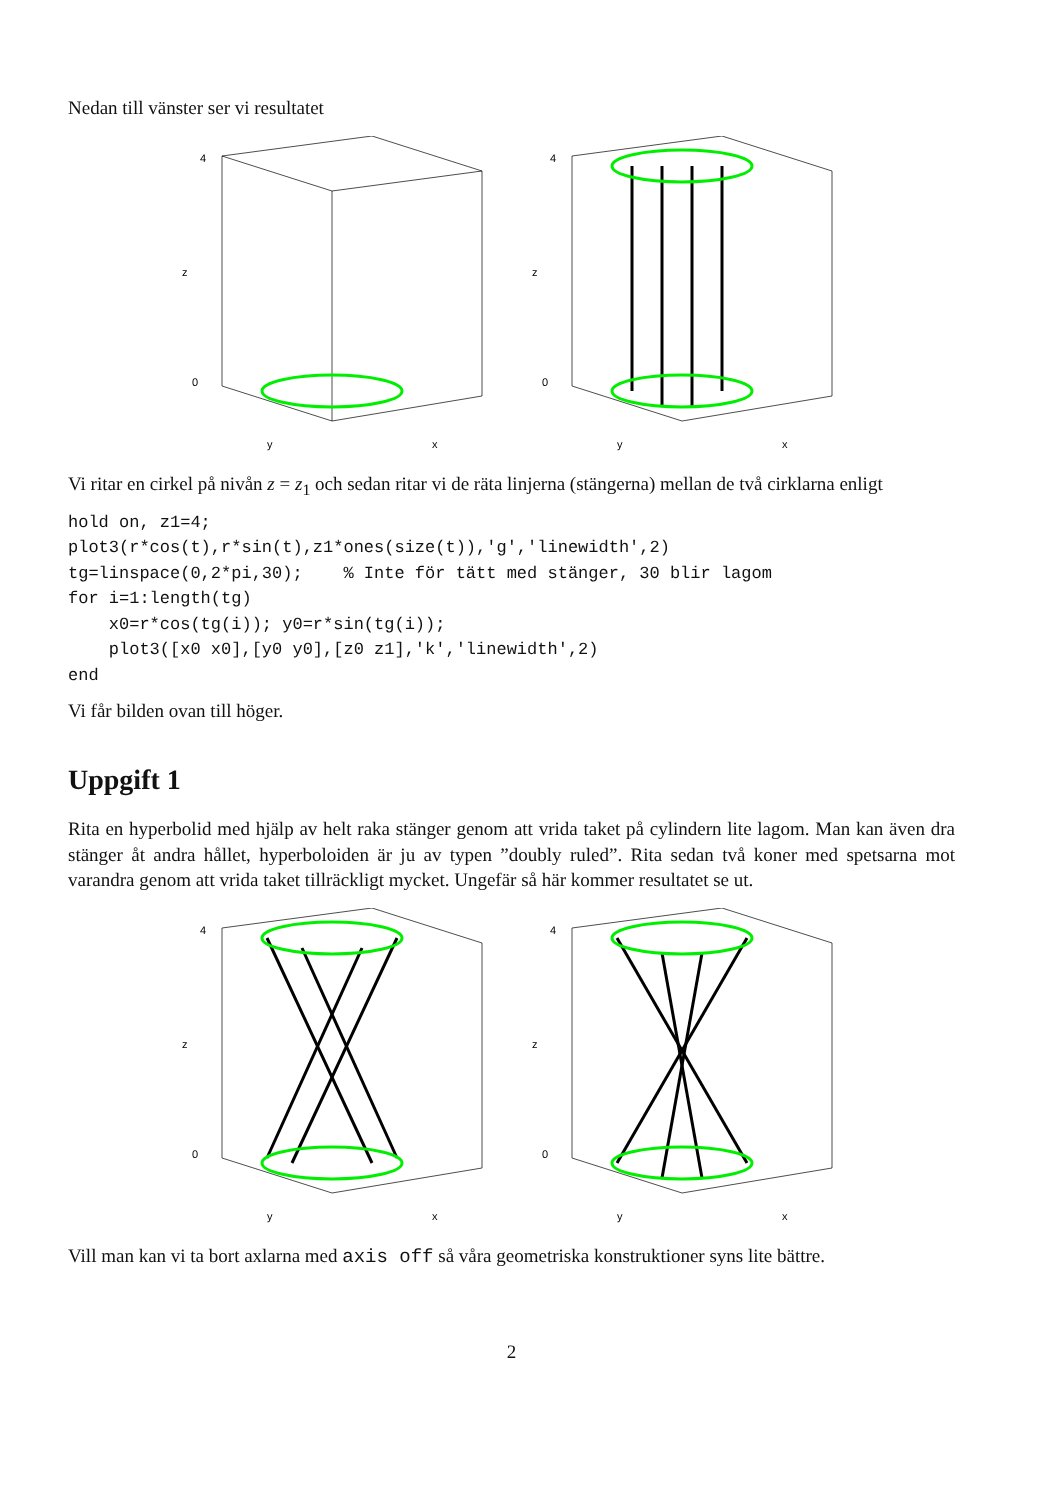Nedan till vänster ser vi resultatet
4
0
z
y
x
4
0
z
y
x
Vi ritar en cirkel på nivån z = z<sub>1</sub> och sedan ritar vi de räta linjerna (stängerna) mellan de två cirklarna enligt
hold on, z1=4;
plot3(r*cos(t),r*sin(t),z1*ones(size(t)),'g','linewidth',2)
tg=linspace(0,2*pi,30);    % Inte för tätt med stänger, 30 blir lagom
for i=1:length(tg)
    x0=r*cos(tg(i)); y0=r*sin(tg(i));
    plot3([x0 x0],[y0 y0],[z0 z1],'k','linewidth',2)
end
Vi får bilden ovan till höger.
Uppgift 1
Rita en hyperbolid med hjälp av helt raka stänger genom att vrida taket på cylindern lite lagom. Man kan även dra stänger åt andra hållet, hyperboloiden är ju av typen ”doubly ruled”. Rita sedan två koner med spetsarna mot varandra genom att vrida taket tillräckligt mycket. Ungefär så här kommer resultatet se ut.
4
0
z
y
x
4
0
z
y
x
Vill man kan vi ta bort axlarna med axis off så våra geometriska konstruktioner syns lite bättre.
2